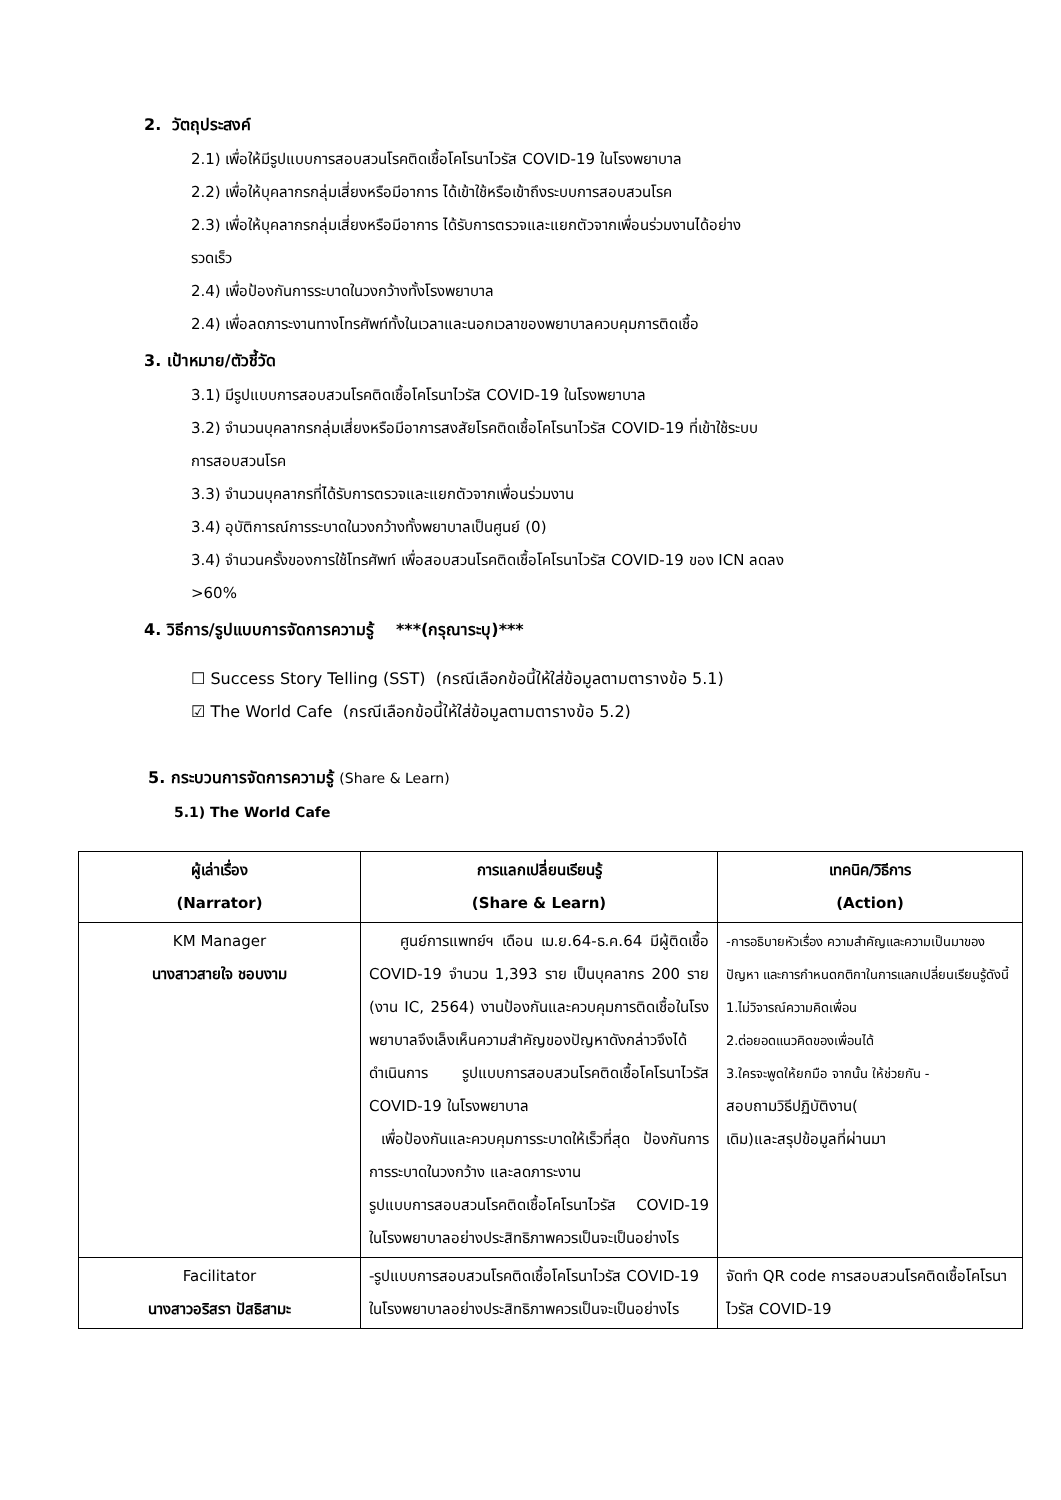2. วัตถุประสงค์
2.1) เพื่อให้มีรูปแบบการสอบสวนโรคติดเชื้อโคโรนาไวรัส COVID-19 ในโรงพยาบาล
2.2) เพื่อให้บุคลากรกลุ่มเสี่ยงหรือมีอาการ ได้เข้าใช้หรือเข้าถึงระบบการสอบสวนโรค
2.3) เพื่อให้บุคลากรกลุ่มเสี่ยงหรือมีอาการ ได้รับการตรวจและแยกตัวจากเพื่อนร่วมงานได้อย่าง
รวดเร็ว
2.4) เพื่อป้องกันการระบาดในวงกว้างทั้งโรงพยาบาล
2.4) เพื่อลดภาระงานทางโทรศัพท์ทั้งในเวลาและนอกเวลาของพยาบาลควบคุมการติดเชื้อ
3. เป้าหมาย/ตัวชี้วัด
3.1) มีรูปแบบการสอบสวนโรคติดเชื้อโคโรนาไวรัส COVID-19 ในโรงพยาบาล
3.2) จำนวนบุคลากรกลุ่มเสี่ยงหรือมีอาการสงสัยโรคติดเชื้อโคโรนาไวรัส COVID-19 ที่เข้าใช้ระบบ
การสอบสวนโรค
3.3) จำนวนบุคลากรที่ได้รับการตรวจและแยกตัวจากเพื่อนร่วมงาน
3.4) อุบัติการณ์การระบาดในวงกว้างทั้งพยาบาลเป็นศูนย์ (0)
3.4) จำนวนครั้งของการใช้โทรศัพท์ เพื่อสอบสวนโรคติดเชื้อโคโรนาไวรัส COVID-19 ของ ICN ลดลง
>60%
4. วิธีการ/รูปแบบการจัดการความรู้ ***(กรุณาระบุ)***
☐ Success Story Telling (SST) (กรณีเลือกข้อนี้ให้ใส่ข้อมูลตามตารางข้อ 5.1)
☑ The World Cafe (กรณีเลือกข้อนี้ให้ใส่ข้อมูลตามตารางข้อ 5.2)
5. กระบวนการจัดการความรู้ (Share & Learn)
5.1) The World Cafe
| ผู้เล่าเรื่อง (Narrator) | การแลกเปลี่ยนเรียนรู้ (Share & Learn) | เทคนิค/วิธีการ (Action) |
| --- | --- | --- |
| KM Manager นางสาวสายใจ ชอบงาม | ศูนย์การแพทย์ฯ เดือน เม.ย.64-ธ.ค.64 มีผู้ติดเชื้อ COVID-19 จำนวน 1,393 ราย เป็นบุคลากร 200 ราย (งาน IC, 2564) งานป้องกันและควบคุมการติดเชื้อในโรงพยาบาลจึงเล็งเห็นความสำคัญของปัญหาดังกล่าวจึงได้ดำเนินการ รูปแบบการสอบสวนโรคติดเชื้อโคโรนาไวรัส COVID-19 ในโรงพยาบาล เพื่อป้องกันและควบคุมการระบาดให้เร็วที่สุด ป้องกันการการระบาดในวงกว้าง และลดภาระงาน รูปแบบการสอบสวนโรคติดเชื้อโคโรนาไวรัส COVID-19 ในโรงพยาบาลอย่างประสิทธิภาพควรเป็นจะเป็นอย่างไร | -การอธิบายหัวเรื่อง ความสำคัญและความเป็นมาของปัญหา และการกำหนดกติกาในการแลกเปลี่ยนเรียนรู้ดังนี้ 1.ไม่วิจารณ์ความคิดเพื่อน 2.ต่อยอดแนวคิดของเพื่อนได้ 3.ใครจะพูดให้ยกมือ จากนั้น ให้ช่วยกัน - สอบถามวิธีปฏิบัติงาน( เดิม)และสรุปข้อมูลที่ผ่านมา |
| Facilitator นางสาวอริสรา ปัสธิสามะ | -รูปแบบการสอบสวนโรคติดเชื้อโคโรนาไวรัส COVID-19 ในโรงพยาบาลอย่างประสิทธิภาพควรเป็นจะเป็นอย่างไร | จัดทำ QR code การสอบสวนโรคติดเชื้อโคโรนาไวรัส COVID-19 |